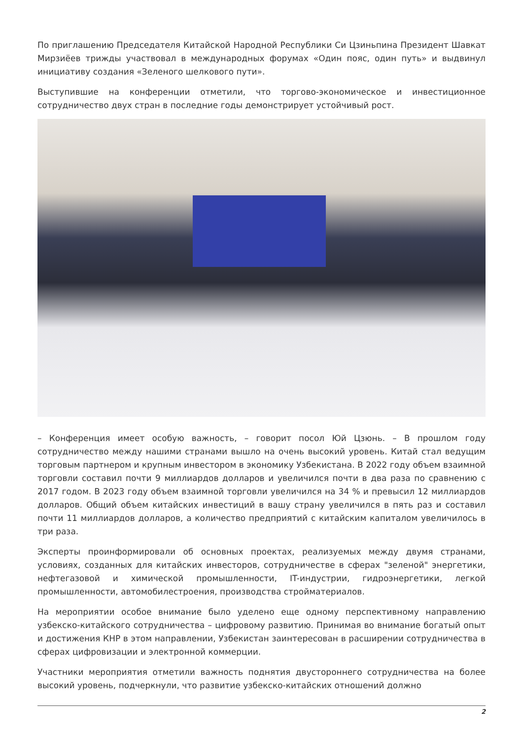По приглашению Председателя Китайской Народной Республики Си Цзиньпина Президент Шавкат Мирзиёев трижды участвовал в международных форумах «Один пояс, один путь» и выдвинул инициативу создания «Зеленого шелкового пути».
Выступившие на конференции отметили, что торгово-экономическое и инвестиционное сотрудничество двух стран в последние годы демонстрирует устойчивый рост.
– Конференция имеет особую важность, – говорит посол Юй Цзюнь. – В прошлом году сотрудничество между нашими странами вышло на очень высокий уровень. Китай стал ведущим торговым партнером и крупным инвестором в экономику Узбекистана. В 2022 году объем взаимной торговли составил почти 9 миллиардов долларов и увеличился почти в два раза по сравнению с 2017 годом. В 2023 году объем взаимной торговли увеличился на 34 % и превысил 12 миллиардов долларов. Общий объем китайских инвестиций в вашу страну увеличился в пять раз и составил почти 11 миллиардов долларов, а количество предприятий с китайским капиталом увеличилось в три раза.
Эксперты проинформировали об основных проектах, реализуемых между двумя странами, условиях, созданных для китайских инвесторов, сотрудничестве в сферах "зеленой" энергетики, нефтегазовой и химической промышленности, IT-индустрии, гидроэнергетики, легкой промышленности, автомобилестроения, производства стройматериалов.
На мероприятии особое внимание было уделено еще одному перспективному направлению узбекско-китайского сотрудничества – цифровому развитию. Принимая во внимание богатый опыт и достижения КНР в этом направлении, Узбекистан заинтересован в расширении сотрудничества в сферах цифровизации и электронной коммерции.
Участники мероприятия отметили важность поднятия двустороннего сотрудничества на более высокий уровень, подчеркнули, что развитие узбекско-китайских отношений должно
2